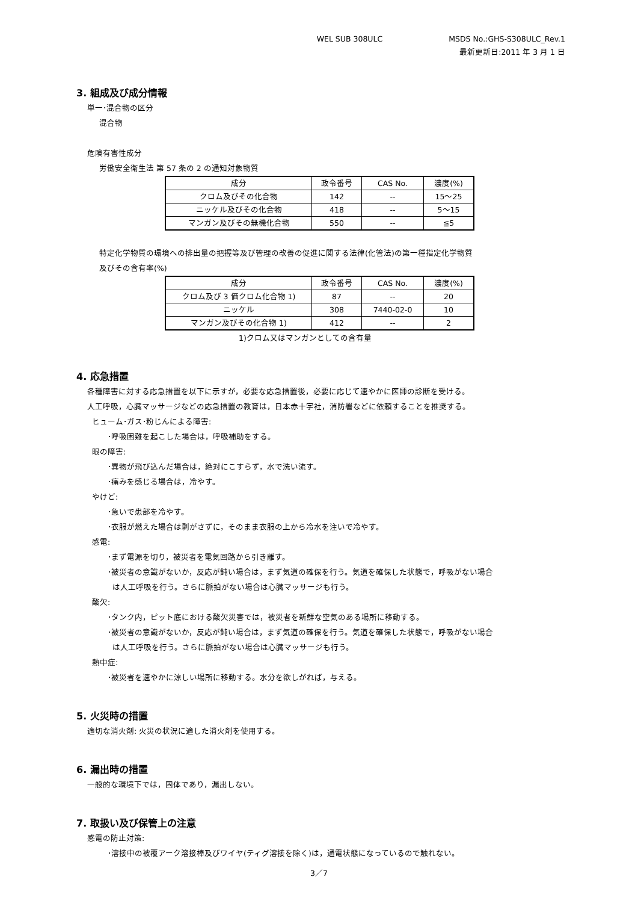WEL SUB 308ULC MSDS No.:GHS-S308ULC_Rev.1
最新更新日:2011 年 3 月 1 日
3. 組成及び成分情報
単一･混合物の区分
混合物
危険有害性成分
労働安全衛生法 第 57 条の 2 の通知対象物質
| 成分 | 政令番号 | CAS No. | 濃度(%) |
| --- | --- | --- | --- |
| クロム及びその化合物 | 142 | -- | 15～25 |
| ニッケル及びその化合物 | 418 | -- | 5～15 |
| マンガン及びその無機化合物 | 550 | -- | ≦5 |
特定化学物質の環境への排出量の把握等及び管理の改善の促進に関する法律(化管法)の第一種指定化学物質
及びその含有率(%)
| 成分 | 政令番号 | CAS No. | 濃度(%) |
| --- | --- | --- | --- |
| クロム及び 3 価クロム化合物 1) | 87 | -- | 20 |
| ニッケル | 308 | 7440-02-0 | 10 |
| マンガン及びその化合物 1) | 412 | -- | 2 |
1)クロム又はマンガンとしての含有量
4. 応急措置
各種障害に対する応急措置を以下に示すが，必要な応急措置後，必要に応じて速やかに医師の診断を受ける。
人工呼吸，心臓マッサージなどの応急措置の教育は，日本赤十字社，消防署などに依頼することを推奨する。
ヒューム･ガス･粉じんによる障害:
･呼吸困難を起こした場合は，呼吸補助をする。
眼の障害:
･異物が飛び込んだ場合は，絶対にこすらず，水で洗い流す。
･痛みを感じる場合は，冷やす。
やけど:
･急いで患部を冷やす。
･衣服が燃えた場合は剥がさずに，そのまま衣服の上から冷水を注いで冷やす。
感電:
･まず電源を切り，被災者を電気回路から引き離す。
･被災者の意識がないか，反応が鈍い場合は，まず気道の確保を行う。気道を確保した状態で，呼吸がない場合
は人工呼吸を行う。さらに脈拍がない場合は心臓マッサージも行う。
酸欠:
･タンク内，ピット底における酸欠災害では，被災者を新鮮な空気のある場所に移動する。
･被災者の意識がないか，反応が鈍い場合は，まず気道の確保を行う。気道を確保した状態で，呼吸がない場合
は人工呼吸を行う。さらに脈拍がない場合は心臓マッサージも行う。
熱中症:
･被災者を速やかに涼しい場所に移動する。水分を欲しがれば，与える。
5. 火災時の措置
適切な消火剤: 火災の状況に適した消火剤を使用する。
6. 漏出時の措置
一般的な環境下では，固体であり，漏出しない。
7. 取扱い及び保管上の注意
感電の防止対策:
･溶接中の被覆アーク溶接棒及びワイヤ(ティグ溶接を除く)は，通電状態になっているので触れない。
3／7